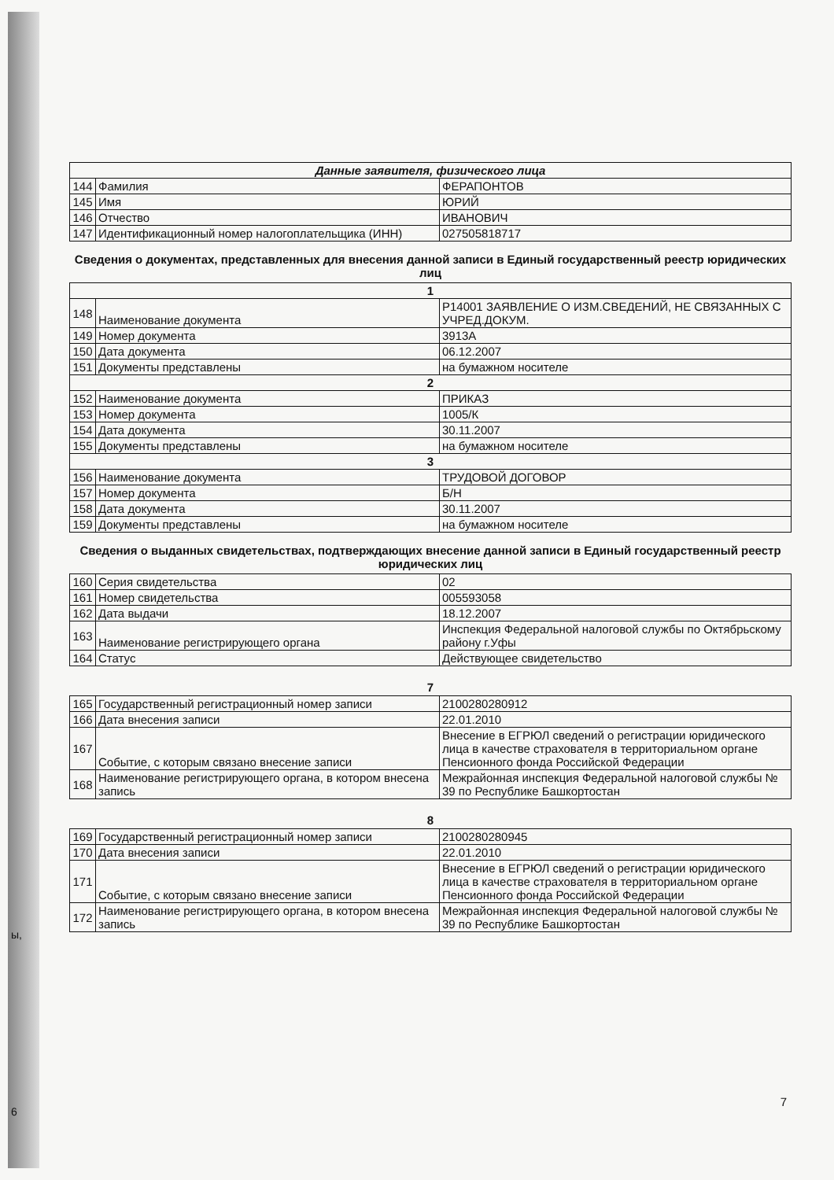| Данные заявителя, физического лица | | |
| --- | --- | --- |
| 144 | Фамилия | ФЕРАПОНТОВ |
| 145 | Имя | ЮРИЙ |
| 146 | Отчество | ИВАНОВИЧ |
| 147 | Идентификационный номер налогоплательщика (ИНН) | 027505818717 |
Сведения о документах, представленных для внесения данной записи в Единый государственный реестр юридических лиц
| 1 | | |
| --- | --- | --- |
| 148 | Наименование документа | Р14001 ЗАЯВЛЕНИЕ О ИЗМ.СВЕДЕНИЙ, НЕ СВЯЗАННЫХ С УЧРЕД.ДОКУМ. |
| 149 | Номер документа | 3913А |
| 150 | Дата документа | 06.12.2007 |
| 151 | Документы представлены | на бумажном носителе |
| 2 | | |
| 152 | Наименование документа | ПРИКАЗ |
| 153 | Номер документа | 1005/К |
| 154 | Дата документа | 30.11.2007 |
| 155 | Документы представлены | на бумажном носителе |
| 3 | | |
| 156 | Наименование документа | ТРУДОВОЙ ДОГОВОР |
| 157 | Номер документа | Б/Н |
| 158 | Дата документа | 30.11.2007 |
| 159 | Документы представлены | на бумажном носителе |
Сведения о выданных свидетельствах, подтверждающих внесение данной записи в Единый государственный реестр юридических лиц
| 160 | Серия свидетельства | 02 |
| 161 | Номер свидетельства | 005593058 |
| 162 | Дата выдачи | 18.12.2007 |
| 163 | Наименование регистрирующего органа | Инспекция Федеральной налоговой службы по Октябрьскому району г.Уфы |
| 164 | Статус | Действующее свидетельство |
7
| 165 | Государственный регистрационный номер записи | 2100280280912 |
| 166 | Дата внесения записи | 22.01.2010 |
| 167 | Событие, с которым связано внесение записи | Внесение в ЕГРЮЛ сведений о регистрации юридического лица в качестве страхователя в территориальном органе Пенсионного фонда Российской Федерации |
| 168 | Наименование регистрирующего органа, в котором внесена запись | Межрайонная инспекция Федеральной налоговой службы № 39 по Республике Башкортостан |
8
| 169 | Государственный регистрационный номер записи | 2100280280945 |
| 170 | Дата внесения записи | 22.01.2010 |
| 171 | Событие, с которым связано внесение записи | Внесение в ЕГРЮЛ сведений о регистрации юридического лица в качестве страхователя в территориальном органе Пенсионного фонда Российской Федерации |
| 172 | Наименование регистрирующего органа, в котором внесена запись | Межрайонная инспекция Федеральной налоговой службы № 39 по Республике Башкортостан |
ы,
6
7